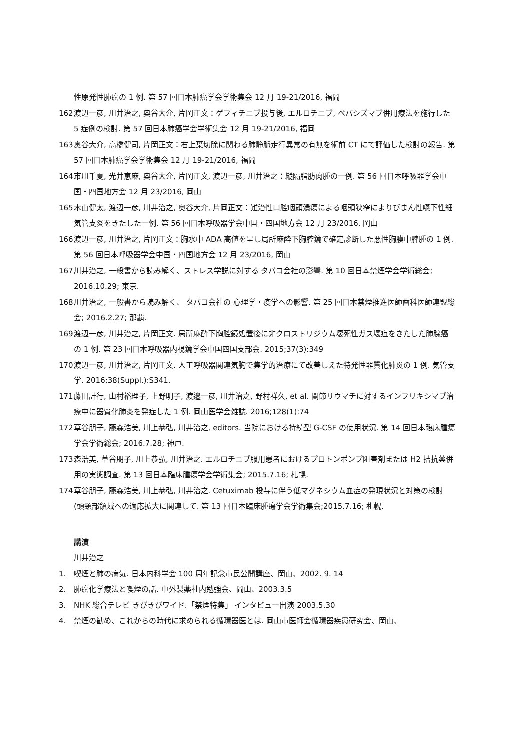性原発性肺癌の 1 例. 第 57 回日本肺癌学会学術集会 12 月 19-21/2016, 福岡
162. 渡辺一彦, 川井治之, 奥谷大介, 片岡正文：ゲフィチニブ投与後, エルロチニブ, ベバシズマブ併用療法を施行した 5 症例の検討. 第 57 回日本肺癌学会学術集会 12 月 19-21/2016, 福岡
163. 奥谷大介, 高橋健司, 片岡正文：右上葉切除に関わる肺静脈走行異常の有無を術前 CT にて評価した検討の報告. 第 57 回日本肺癌学会学術集会 12 月 19-21/2016, 福岡
164. 市川千夏, 光井恵麻, 奥谷大介, 片岡正文, 渡辺一彦, 川井治之：縦隔脂肪肉腫の一例. 第 56 回日本呼吸器学会中国・四国地方会 12 月 23/2016, 岡山
165. 木山健太, 渡辺一彦, 川井治之, 奥谷大介, 片岡正文：難治性口腔咽頭潰瘍による咽頭狭窄によりびまん性嚥下性細気管支炎をきたした一例. 第 56 回日本呼吸器学会中国・四国地方会 12 月 23/2016, 岡山
166. 渡辺一彦, 川井治之, 片岡正文：胸水中 ADA 高値を呈し局所麻酔下胸腔鏡で確定診断した悪性胸膜中脾腫の 1 例. 第 56 回日本呼吸器学会中国・四国地方会 12 月 23/2016, 岡山
167. 川井治之, 一般書から読み解く、ストレス学説に対する タバコ会社の影響. 第 10 回日本禁煙学会学術総会; 2016.10.29; 東京.
168. 川井治之, 一般書から読み解く、 タバコ会社の 心理学・疫学への影響. 第 25 回日本禁煙推進医師歯科医師連盟総会; 2016.2.27; 那覇.
169. 渡辺一彦, 川井治之, 片岡正文. 局所麻酔下胸腔鏡処置後に非クロストリジウム壊死性ガス壊疽をきたした肺腺癌の 1 例. 第 23 回日本呼吸器内視鏡学会中国四国支部会. 2015;37(3):349
170. 渡辺一彦, 川井治之, 片岡正文. 人工呼吸器関連気胸で集学的治療にて改善しえた特発性器質化肺炎の 1 例. 気管支学. 2016;38(Suppl.):S341.
171. 藤田計行, 山村裕理子, 上野明子, 渡邉一彦, 川井治之, 野村祥久, et al. 関節リウマチに対するインフリキシマブ治療中に器質化肺炎を発症した 1 例. 岡山医学会雑誌. 2016;128(1):74
172. 草谷朋子, 藤森浩美, 川上恭弘, 川井治之, editors. 当院における持続型 G-CSF の使用状況. 第 14 回日本臨床腫瘍学会学術総会; 2016.7.28; 神戸.
173. 森浩美, 草谷朋子, 川上恭弘, 川井治之. エルロチニブ服用患者におけるプロトンポンプ阻害剤または H2 拮抗薬併用の実態調査. 第 13 回日本臨床腫瘍学会学術集会; 2015.7.16; 札幌.
174. 草谷朋子, 藤森浩美, 川上恭弘, 川井治之. Cetuximab 投与に伴う低マグネシウム血症の発現状況と対策の検討 (頭頸部領域への適応拡大に関連して. 第 13 回日本臨床腫瘍学会学術集会;2015.7.16; 札幌.
講演
川井治之
1. 喫煙と肺の病気. 日本内科学会 100 周年記念市民公開講座、岡山、2002. 9. 14
2. 肺癌化学療法と喫煙の話. 中外製薬社内勉強会、岡山、2003.3.5
3. NHK 総合テレビ きびきびワイド.「禁煙特集」 インタビュー出演 2003.5.30
4. 禁煙の勧め、これからの時代に求められる循環器医とは. 岡山市医師会循環器疾患研究会、岡山、